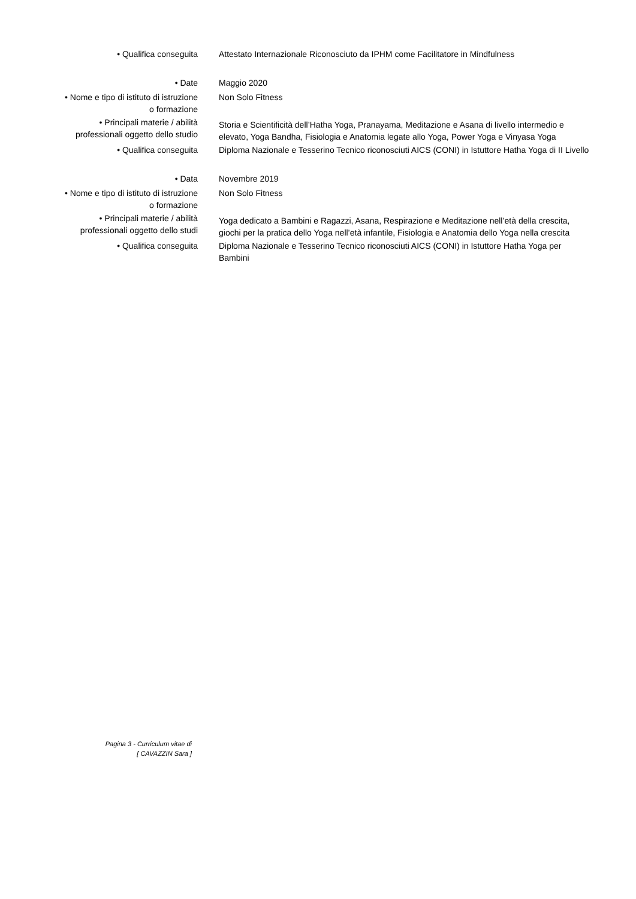• Qualifica conseguita Attestato Internazionale Riconosciuto da IPHM come Facilitatore in Mindfulness
• Date Maggio 2020
• Nome e tipo di istituto di istruzione
o formazione
Non Solo Fitness
• Principali materie / abilità
professionali oggetto dello studio
Storia e Scientificità dell’Hatha Yoga, Pranayama, Meditazione e Asana di livello intermedio e elevato, Yoga Bandha, Fisiologia e Anatomia legate allo Yoga, Power Yoga e Vinyasa Yoga
• Qualifica conseguita Diploma Nazionale e Tesserino Tecnico riconosciuti AICS (CONI) in Istuttore Hatha Yoga di II Livello
• Data Novembre 2019
• Nome e tipo di istituto di istruzione
o formazione
Non Solo Fitness
• Principali materie / abilità
professionali oggetto dello studi
Yoga dedicato a Bambini e Ragazzi, Asana, Respirazione e Meditazione nell’età della crescita, giochi per la pratica dello Yoga nell’età infantile, Fisiologia e Anatomia dello Yoga nella crescita
• Qualifica conseguita Diploma Nazionale e Tesserino Tecnico riconosciuti AICS (CONI) in Istuttore Hatha Yoga per Bambini
Pagina 3 - Curriculum vitae di
[ CAVAZZIN Sara ]